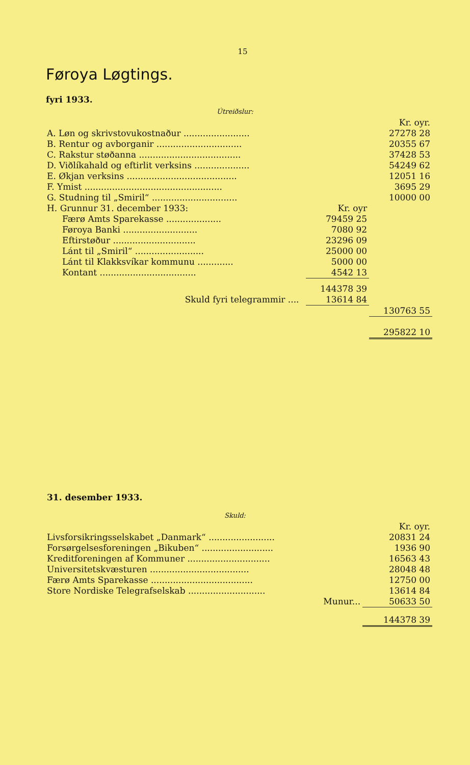15
Føroya Løgtings.
fyri 1933.
Útreiðslur:
| | | | Kr. oyr. |
| A. Løn og skrivstovukostnaður ........................ | | | 27278 28 |
| B. Rentur og avborganir ............................... | | | 20355 67 |
| C. Rakstur støðanna ..................................... | | | 37428 53 |
| D. Viðlíkahald og eftirlit verksins .................... | | | 54249 62 |
| E. Økjan verksins ........................................ | | | 12051 16 |
| F. Ymist .................................................. | | | 3695 29 |
| G. Studning til „Smiril“ ............................... | | | 10000 00 |
| H. Grunnur 31. december 1933: | | Kr. oyr | |
| Færø Amts Sparekasse .................... | | 79459 25 | |
| Føroya Banki ........................... | | 7080 92 | |
| Eftirstøður .............................. | | 23296 09 | |
| Lánt til „Smiril“ ......................... | | 25000 00 | |
| Lánt til Klakksvíkar kommunu ............. | | 5000 00 | |
| Kontant ................................... | | 4542 13 | |
| | | 144378 39 | |
| Skuld fyri telegrammir .... | | 13614 84 | |
| | | | 130763 55 |
| | | | 295822 10 |
31. desember 1933.
Skuld:
| | Kr. oyr. |
| Livsforsikringsselskabet „Danmark“ ........................ | 20831 24 |
| Forsørgelsesforeningen „Bikuben“ .......................... | 1936 90 |
| Kreditforeningen af Kommuner .............................. | 16563 43 |
| Universitetskvæsturen .................................... | 28048 48 |
| Færø Amts Sparekasse ..................................... | 12750 00 |
| Store Nordiske Telegrafselskab ............................ | 13614 84 |
| Munur... | 50633 50 |
| | 144378 39 |